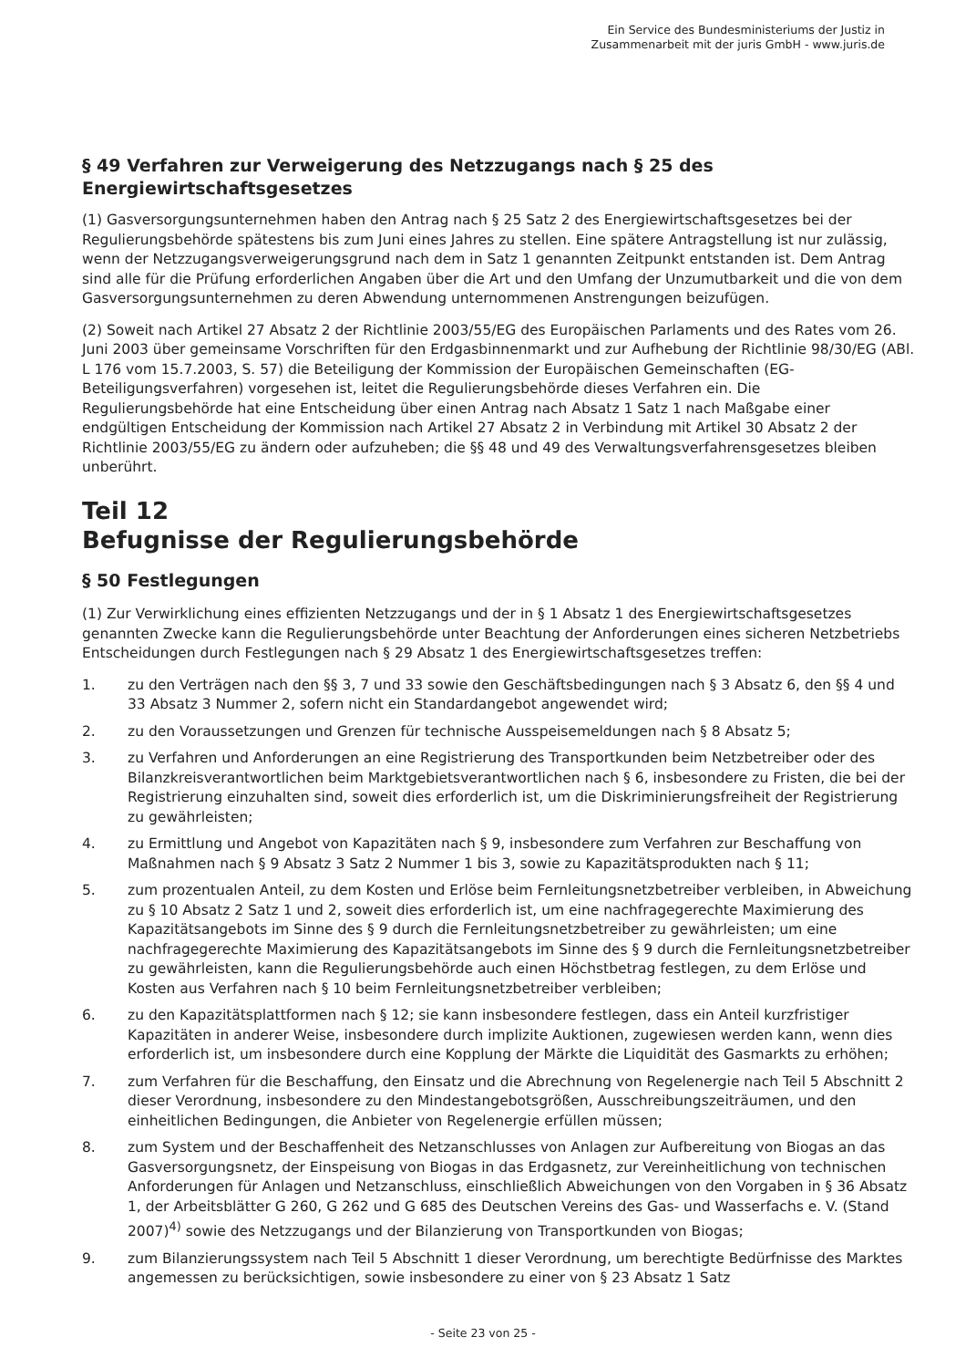Ein Service des Bundesministeriums der Justiz in
Zusammenarbeit mit der juris GmbH - www.juris.de
§ 49 Verfahren zur Verweigerung des Netzzugangs nach § 25 des Energiewirtschaftsgesetzes
(1) Gasversorgungsunternehmen haben den Antrag nach § 25 Satz 2 des Energiewirtschaftsgesetzes bei der Regulierungsbehörde spätestens bis zum Juni eines Jahres zu stellen. Eine spätere Antragstellung ist nur zulässig, wenn der Netzzugangsverweigerungsgrund nach dem in Satz 1 genannten Zeitpunkt entstanden ist. Dem Antrag sind alle für die Prüfung erforderlichen Angaben über die Art und den Umfang der Unzumutbarkeit und die von dem Gasversorgungsunternehmen zu deren Abwendung unternommenen Anstrengungen beizufügen.
(2) Soweit nach Artikel 27 Absatz 2 der Richtlinie 2003/55/EG des Europäischen Parlaments und des Rates vom 26. Juni 2003 über gemeinsame Vorschriften für den Erdgasbinnenmarkt und zur Aufhebung der Richtlinie 98/30/EG (ABl. L 176 vom 15.7.2003, S. 57) die Beteiligung der Kommission der Europäischen Gemeinschaften (EG-Beteiligungsverfahren) vorgesehen ist, leitet die Regulierungsbehörde dieses Verfahren ein. Die Regulierungsbehörde hat eine Entscheidung über einen Antrag nach Absatz 1 Satz 1 nach Maßgabe einer endgültigen Entscheidung der Kommission nach Artikel 27 Absatz 2 in Verbindung mit Artikel 30 Absatz 2 der Richtlinie 2003/55/EG zu ändern oder aufzuheben; die §§ 48 und 49 des Verwaltungsverfahrensgesetzes bleiben unberührt.
Teil 12
Befugnisse der Regulierungsbehörde
§ 50 Festlegungen
(1) Zur Verwirklichung eines effizienten Netzzugangs und der in § 1 Absatz 1 des Energiewirtschaftsgesetzes genannten Zwecke kann die Regulierungsbehörde unter Beachtung der Anforderungen eines sicheren Netzbetriebs Entscheidungen durch Festlegungen nach § 29 Absatz 1 des Energiewirtschaftsgesetzes treffen:
1. zu den Verträgen nach den §§ 3, 7 und 33 sowie den Geschäftsbedingungen nach § 3 Absatz 6, den §§ 4 und 33 Absatz 3 Nummer 2, sofern nicht ein Standardangebot angewendet wird;
2. zu den Voraussetzungen und Grenzen für technische Ausspeisemeldungen nach § 8 Absatz 5;
3. zu Verfahren und Anforderungen an eine Registrierung des Transportkunden beim Netzbetreiber oder des Bilanzkreisverantwortlichen beim Marktgebietsverantwortlichen nach § 6, insbesondere zu Fristen, die bei der Registrierung einzuhalten sind, soweit dies erforderlich ist, um die Diskriminierungsfreiheit der Registrierung zu gewährleisten;
4. zu Ermittlung und Angebot von Kapazitäten nach § 9, insbesondere zum Verfahren zur Beschaffung von Maßnahmen nach § 9 Absatz 3 Satz 2 Nummer 1 bis 3, sowie zu Kapazitätsprodukten nach § 11;
5. zum prozentualen Anteil, zu dem Kosten und Erlöse beim Fernleitungsnetzbetreiber verbleiben, in Abweichung zu § 10 Absatz 2 Satz 1 und 2, soweit dies erforderlich ist, um eine nachfragegerechte Maximierung des Kapazitätsangebots im Sinne des § 9 durch die Fernleitungsnetzbetreiber zu gewährleisten; um eine nachfragegerechte Maximierung des Kapazitätsangebots im Sinne des § 9 durch die Fernleitungsnetzbetreiber zu gewährleisten, kann die Regulierungsbehörde auch einen Höchstbetrag festlegen, zu dem Erlöse und Kosten aus Verfahren nach § 10 beim Fernleitungsnetzbetreiber verbleiben;
6. zu den Kapazitätsplattformen nach § 12; sie kann insbesondere festlegen, dass ein Anteil kurzfristiger Kapazitäten in anderer Weise, insbesondere durch implizite Auktionen, zugewiesen werden kann, wenn dies erforderlich ist, um insbesondere durch eine Kopplung der Märkte die Liquidität des Gasmarkts zu erhöhen;
7. zum Verfahren für die Beschaffung, den Einsatz und die Abrechnung von Regelenergie nach Teil 5 Abschnitt 2 dieser Verordnung, insbesondere zu den Mindestangebotsgrößen, Ausschreibungszeiträumen, und den einheitlichen Bedingungen, die Anbieter von Regelenergie erfüllen müssen;
8. zum System und der Beschaffenheit des Netzanschlusses von Anlagen zur Aufbereitung von Biogas an das Gasversorgungsnetz, der Einspeisung von Biogas in das Erdgasnetz, zur Vereinheitlichung von technischen Anforderungen für Anlagen und Netzanschluss, einschließlich Abweichungen von den Vorgaben in § 36 Absatz 1, der Arbeitsblätter G 260, G 262 und G 685 des Deutschen Vereins des Gas- und Wasserfachs e. V. (Stand 2007)<sup>4)</sup> sowie des Netzzugangs und der Bilanzierung von Transportkunden von Biogas;
9. zum Bilanzierungssystem nach Teil 5 Abschnitt 1 dieser Verordnung, um berechtigte Bedürfnisse des Marktes angemessen zu berücksichtigen, sowie insbesondere zu einer von § 23 Absatz 1 Satz
- Seite 23 von 25 -